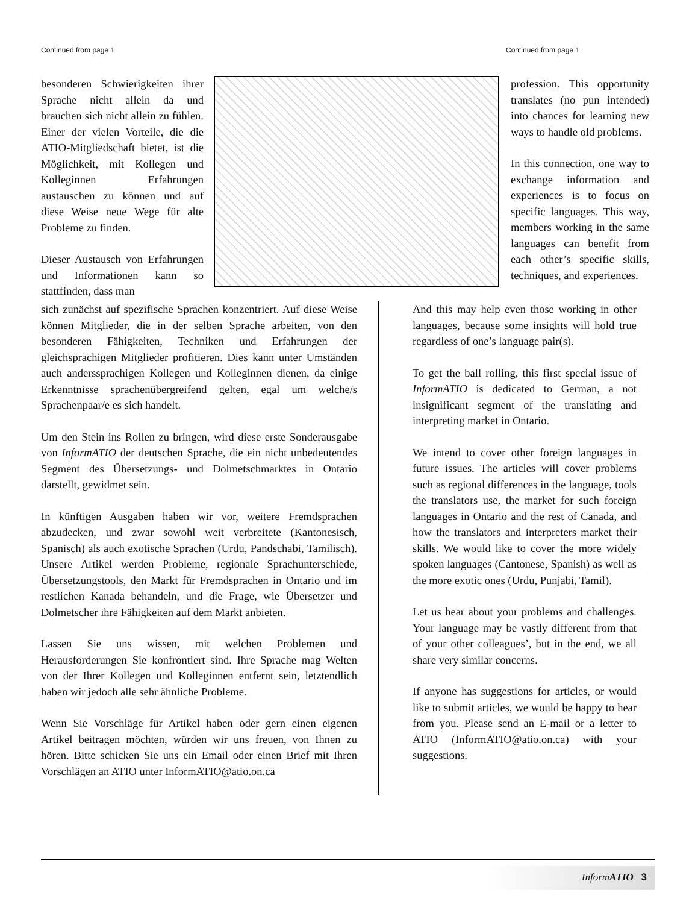Continued from page 1 Continued from page 1
besonderen Schwierigkeiten ihrer Sprache nicht allein da und brauchen sich nicht allein zu fühlen. Einer der vielen Vorteile, die die ATIO-Mitgliedschaft bietet, ist die Möglichkeit, mit Kollegen und Kolleginnen Erfahrungen austauschen zu können und auf diese Weise neue Wege für alte Probleme zu finden.
Dieser Austausch von Erfahrungen und Informationen kann so stattfinden, dass man
profession. This opportunity translates (no pun intended) into chances for learning new ways to handle old problems.
In this connection, one way to exchange information and experiences is to focus on specific languages. This way, members working in the same languages can benefit from each other’s specific skills, techniques, and experiences.
sich zunächst auf spezifische Sprachen konzentriert. Auf diese Weise können Mitglieder, die in der selben Sprache arbeiten, von den besonderen Fähigkeiten, Techniken und Erfahrungen der gleichsprachigen Mitglieder profitieren. Dies kann unter Umständen auch anderssprachigen Kollegen und Kolleginnen dienen, da einige Erkenntnisse sprachenübergreifend gelten, egal um welche/s Sprachenpaar/e es sich handelt.
Um den Stein ins Rollen zu bringen, wird diese erste Sonderausgabe von InformATIO der deutschen Sprache, die ein nicht unbedeutendes Segment des Übersetzungs- und Dolmetschmarktes in Ontario darstellt, gewidmet sein.
In künftigen Ausgaben haben wir vor, weitere Fremdsprachen abzudecken, und zwar sowohl weit verbreitete (Kantonesisch, Spanisch) als auch exotische Sprachen (Urdu, Pandschabi, Tamilisch). Unsere Artikel werden Probleme, regionale Sprachunterschiede, Übersetzungstools, den Markt für Fremdsprachen in Ontario und im restlichen Kanada behandeln, und die Frage, wie Übersetzer und Dolmetscher ihre Fähigkeiten auf dem Markt anbieten.
Lassen Sie uns wissen, mit welchen Problemen und Herausforderungen Sie konfrontiert sind. Ihre Sprache mag Welten von der Ihrer Kollegen und Kolleginnen entfernt sein, letztendlich haben wir jedoch alle sehr ähnliche Probleme.
Wenn Sie Vorschläge für Artikel haben oder gern einen eigenen Artikel beitragen möchten, würden wir uns freuen, von Ihnen zu hören. Bitte schicken Sie uns ein Email oder einen Brief mit Ihren Vorschlägen an ATIO unter InformATIO@atio.on.ca
And this may help even those working in other languages, because some insights will hold true regardless of one’s language pair(s).
To get the ball rolling, this first special issue of InformATIO is dedicated to German, a not insignificant segment of the translating and interpreting market in Ontario.
We intend to cover other foreign languages in future issues. The articles will cover problems such as regional differences in the language, tools the translators use, the market for such foreign languages in Ontario and the rest of Canada, and how the translators and interpreters market their skills. We would like to cover the more widely spoken languages (Cantonese, Spanish) as well as the more exotic ones (Urdu, Punjabi, Tamil).
Let us hear about your problems and challenges. Your language may be vastly different from that of your other colleagues’, but in the end, we all share very similar concerns.
If anyone has suggestions for articles, or would like to submit articles, we would be happy to hear from you. Please send an E-mail or a letter to ATIO (InformATIO@atio.on.ca) with your suggestions.
InformATIO 3